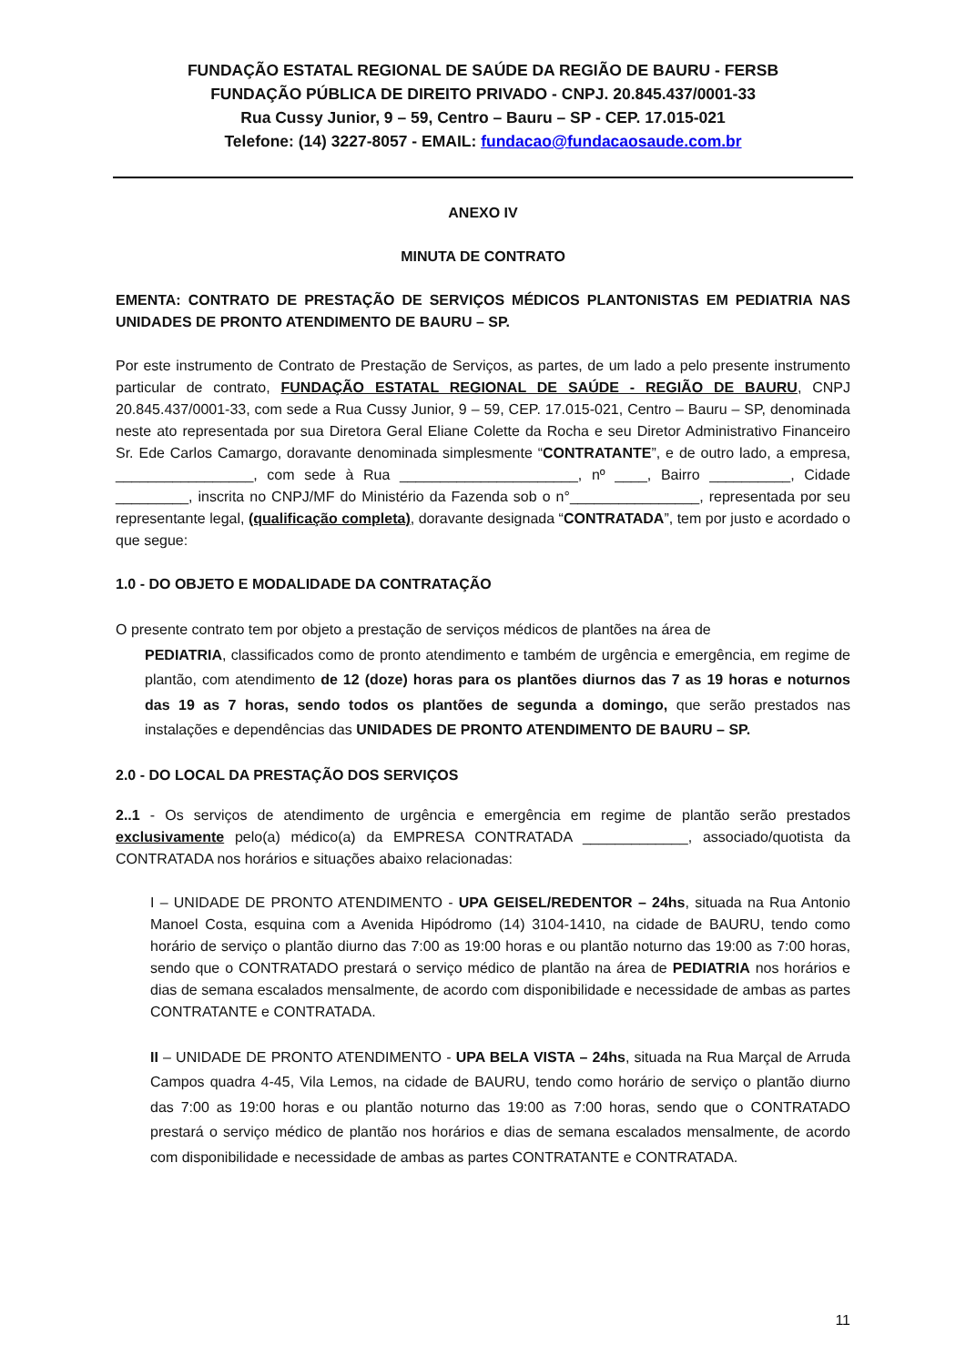FUNDAÇÃO ESTATAL REGIONAL DE SAÚDE DA REGIÃO DE BAURU - FERSB
FUNDAÇÃO PÚBLICA DE DIREITO PRIVADO - CNPJ. 20.845.437/0001-33
Rua Cussy Junior, 9 – 59, Centro – Bauru – SP - CEP. 17.015-021
Telefone: (14) 3227-8057 - EMAIL: fundacao@fundacaosaude.com.br
ANEXO IV
MINUTA DE CONTRATO
EMENTA: CONTRATO DE PRESTAÇÃO DE SERVIÇOS MÉDICOS PLANTONISTAS EM PEDIATRIA NAS UNIDADES DE PRONTO ATENDIMENTO DE BAURU – SP.
Por este instrumento de Contrato de Prestação de Serviços, as partes, de um lado a pelo presente instrumento particular de contrato, FUNDAÇÃO ESTATAL REGIONAL DE SAÚDE - REGIÃO DE BAURU, CNPJ 20.845.437/0001-33, com sede a Rua Cussy Junior, 9 – 59, CEP. 17.015-021, Centro – Bauru – SP, denominada neste ato representada por sua Diretora Geral Eliane Colette da Rocha e seu Diretor Administrativo Financeiro Sr. Ede Carlos Camargo, doravante denominada simplesmente “CONTRATANTE”, e de outro lado, a empresa, _________________, com sede à Rua ______________________, nº ____, Bairro __________, Cidade _________, inscrita no CNPJ/MF do Ministério da Fazenda sob o n°________________, representada por seu representante legal, (qualificação completa), doravante designada “CONTRATADA”, tem por justo e acordado o que segue:
1.0 - DO OBJETO E MODALIDADE DA CONTRATAÇÃO
O presente contrato tem por objeto a prestação de serviços médicos de plantões na área de
PEDIATRIA, classificados como de pronto atendimento e também de urgência e emergência, em regime de plantão, com atendimento de 12 (doze) horas para os plantões diurnos das 7 as 19 horas e noturnos das 19 as 7 horas, sendo todos os plantões de segunda a domingo, que serão prestados nas instalações e dependências das UNIDADES DE PRONTO ATENDIMENTO DE BAURU – SP.
2.0 - DO LOCAL DA PRESTAÇÃO DOS SERVIÇOS
2..1 - Os serviços de atendimento de urgência e emergência em regime de plantão serão prestados exclusivamente pelo(a) médico(a) da EMPRESA CONTRATADA _____________, associado/quotista da CONTRATADA nos horários e situações abaixo relacionadas:
I – UNIDADE DE PRONTO ATENDIMENTO - UPA GEISEL/REDENTOR – 24hs, situada na Rua Antonio Manoel Costa, esquina com a Avenida Hipódromo (14) 3104-1410, na cidade de BAURU, tendo como horário de serviço o plantão diurno das 7:00 as 19:00 horas e ou plantão noturno das 19:00 as 7:00 horas, sendo que o CONTRATADO prestará o serviço médico de plantão na área de PEDIATRIA nos horários e dias de semana escalados mensalmente, de acordo com disponibilidade e necessidade de ambas as partes CONTRATANTE e CONTRATADA.
II – UNIDADE DE PRONTO ATENDIMENTO - UPA BELA VISTA – 24hs, situada na Rua Marçal de Arruda Campos quadra 4-45, Vila Lemos, na cidade de BAURU, tendo como horário de serviço o plantão diurno das 7:00 as 19:00 horas e ou plantão noturno das 19:00 as 7:00 horas, sendo que o CONTRATADO prestará o serviço médico de plantão nos horários e dias de semana escalados mensalmente, de acordo com disponibilidade e necessidade de ambas as partes CONTRATANTE e CONTRATADA.
11